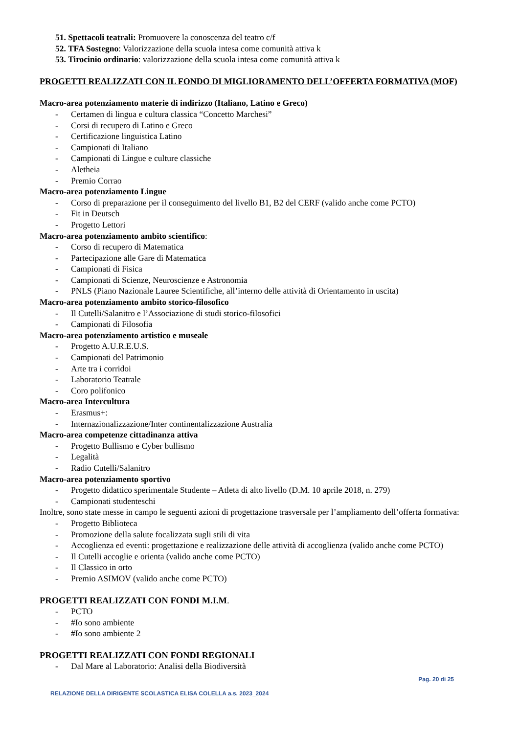51. Spettacoli teatrali: Promuovere la conoscenza del teatro c/f
52. TFA Sostegno: Valorizzazione della scuola intesa come comunità attiva k
53. Tirocinio ordinario: valorizzazione della scuola intesa come comunità attiva k
PROGETTI REALIZZATI CON IL FONDO DI MIGLIORAMENTO DELL’OFFERTA FORMATIVA (MOF)
Macro-area potenziamento materie di indirizzo (Italiano, Latino e Greco)
- Certamen di lingua e cultura classica “Concetto Marchesi”
- Corsi di recupero di Latino e Greco
- Certificazione linguistica Latino
- Campionati di Italiano
- Campionati di Lingue e culture classiche
- Aletheia
- Premio Corrao
Macro-area potenziamento Lingue
- Corso di preparazione per il conseguimento del livello B1, B2 del CERF (valido anche come PCTO)
- Fit in Deutsch
- Progetto Lettori
Macro-area potenziamento ambito scientifico:
- Corso di recupero di Matematica
- Partecipazione alle Gare di Matematica
- Campionati di Fisica
- Campionati di Scienze, Neuroscienze e Astronomia
- PNLS (Piano Nazionale Lauree Scientifiche, all’interno delle attività di Orientamento in uscita)
Macro-area potenziamento ambito storico-filosofico
- Il Cutelli/Salanitro e l’Associazione di studi storico-filosofici
- Campionati di Filosofia
Macro-area potenziamento artistico e museale
- Progetto A.U.R.E.U.S.
- Campionati del Patrimonio
- Arte tra i corridoi
- Laboratorio Teatrale
- Coro polifonico
Macro-area Intercultura
- Erasmus+:
- Internazionalizzazione/Inter continentalizzazione Australia
Macro-area competenze cittadinanza attiva
- Progetto Bullismo e Cyber bullismo
- Legalità
- Radio Cutelli/Salanitro
Macro-area potenziamento sportivo
- Progetto didattico sperimentale Studente – Atleta di alto livello (D.M. 10 aprile 2018, n. 279)
- Campionati studenteschi
Inoltre, sono state messe in campo le seguenti azioni di progettazione trasversale per l’ampliamento dell’offerta formativa:
- Progetto Biblioteca
- Promozione della salute focalizzata sugli stili di vita
- Accoglienza ed eventi: progettazione e realizzazione delle attività di accoglienza (valido anche come PCTO)
- Il Cutelli accoglie e orienta (valido anche come PCTO)
- Il Classico in orto
- Premio ASIMOV (valido anche come PCTO)
PROGETTI REALIZZATI CON FONDI M.I.M.
- PCTO
- #Io sono ambiente
- #Io sono ambiente 2
PROGETTI REALIZZATI CON FONDI REGIONALI
- Dal Mare al Laboratorio: Analisi della Biodiversità
Pag. 20 di 25
RELAZIONE DELLA DIRIGENTE SCOLASTICA ELISA COLELLA a.s. 2023_2024